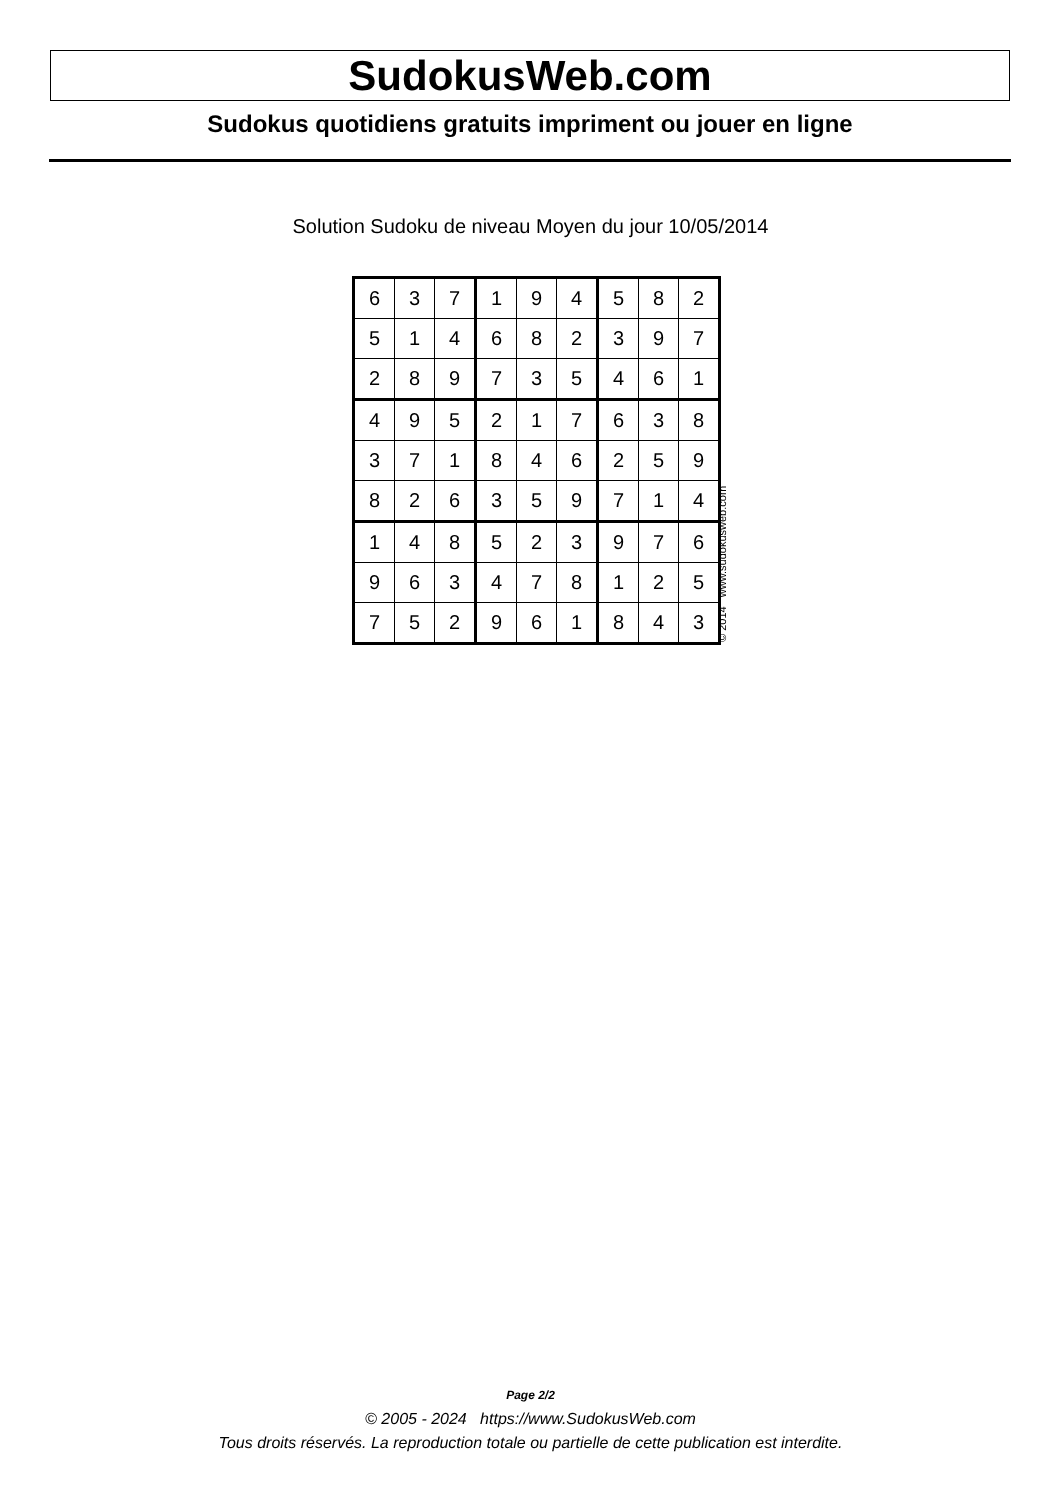SudokusWeb.com
Sudokus quotidiens gratuits impriment ou jouer en ligne
Solution Sudoku de niveau Moyen du jour 10/05/2014
| 6 | 3 | 7 | 1 | 9 | 4 | 5 | 8 | 2 |
| 5 | 1 | 4 | 6 | 8 | 2 | 3 | 9 | 7 |
| 2 | 8 | 9 | 7 | 3 | 5 | 4 | 6 | 1 |
| 4 | 9 | 5 | 2 | 1 | 7 | 6 | 3 | 8 |
| 3 | 7 | 1 | 8 | 4 | 6 | 2 | 5 | 9 |
| 8 | 2 | 6 | 3 | 5 | 9 | 7 | 1 | 4 |
| 1 | 4 | 8 | 5 | 2 | 3 | 9 | 7 | 6 |
| 9 | 6 | 3 | 4 | 7 | 8 | 1 | 2 | 5 |
| 7 | 5 | 2 | 9 | 6 | 1 | 8 | 4 | 3 |
© 2014 www.sudokusweb.com
Page 2/2
© 2005 - 2024 https://www.SudokusWeb.com
Tous droits réservés. La reproduction totale ou partielle de cette publication est interdite.